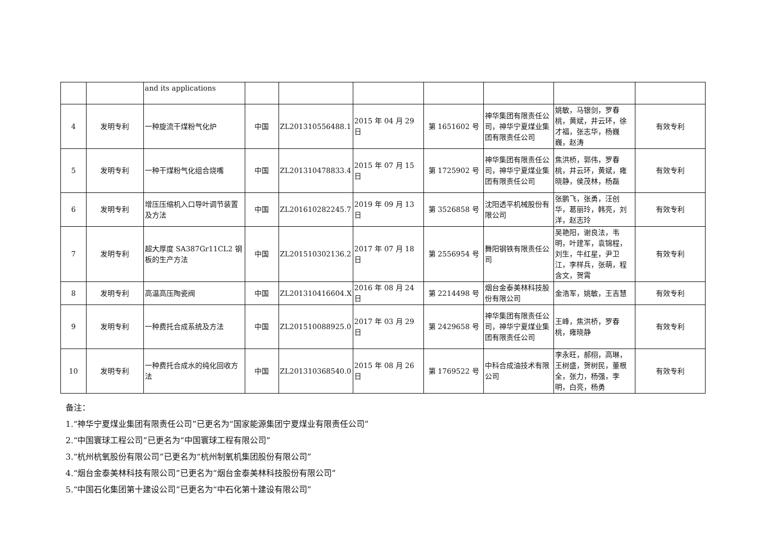| | | and its applications | | | | | | | |
| 4 | 发明专利 | 一种旋流干煤粉气化炉 | 中国 | ZL201310556488.1 | 2015 年 04 月 29 日 | 第 1651602 号 | 神华集团有限责任公司，神华宁夏煤业集团有限责任公司 | 姚敏，马银剑，罗春桃，黄斌，井云环，徐才福，张志华，杨巍巍，赵涛 | 有效专利 |
| 5 | 发明专利 | 一种干煤粉气化组合烧嘴 | 中国 | ZL201310478833.4 | 2015 年 07 月 15 日 | 第 1725902 号 | 神华集团有限责任公司，神华宁夏煤业集团有限责任公司 | 焦洪桥，郭伟，罗春桃，井云环，黄斌，雍晓静，侯茂林，杨磊 | 有效专利 |
| 6 | 发明专利 | 增压压缩机入口导叶调节装置及方法 | 中国 | ZL201610282245.7 | 2019 年 09 月 13 日 | 第 3526858 号 | 沈阳透平机械股份有限公司 | 张鹏飞，张勇，汪创华，葛丽玲，韩亮，刘洋，赵志玲 | 有效专利 |
| 7 | 发明专利 | 超大厚度 SA387Gr11CL2 钢板的生产方法 | 中国 | ZL201510302136.2 | 2017 年 07 月 18 日 | 第 2556954 号 | 舞阳钢铁有限责任公司 | 吴艳阳，谢良法，韦明，叶建军，袁锦程，刘生，牛红星，尹卫江，李样兵，张萌，程含文，贺霄 | 有效专利 |
| 8 | 发明专利 | 高温高压陶瓷阀 | 中国 | ZL201310416604.X | 2016 年 08 月 24 日 | 第 2214498 号 | 烟台金泰美林科技股份有限公司 | 金浩军，姚敏，王吉慧 | 有效专利 |
| 9 | 发明专利 | 一种费托合成系统及方法 | 中国 | ZL201510088925.0 | 2017 年 03 月 29 日 | 第 2429658 号 | 神华集团有限责任公司，神华宁夏煤业集团有限责任公司 | 王峰，焦洪桥，罗春桃，雍晓静 | 有效专利 |
| 10 | 发明专利 | 一种费托合成水的纯化回收方法 | 中国 | ZL201310368540.0 | 2015 年 08 月 26 日 | 第 1769522 号 | 中科合成油技术有限公司 | 李永旺，郝栩，高琳，王树盛，贺树民，董根全，张力，杨强，李明，白亮，杨勇 | 有效专利 |
备注：
1.“神华宁夏煤业集团有限责任公司”已更名为“国家能源集团宁夏煤业有限责任公司”
2.“中国寰球工程公司”已更名为“中国寰球工程有限公司”
3.“杭州杭氧股份有限公司”已更名为“杭州制氧机集团股份有限公司”
4.“烟台金泰美林科技有限公司”已更名为“烟台金泰美林科技股份有限公司”
5.“中国石化集团第十建设公司”已更名为“中石化第十建设有限公司”